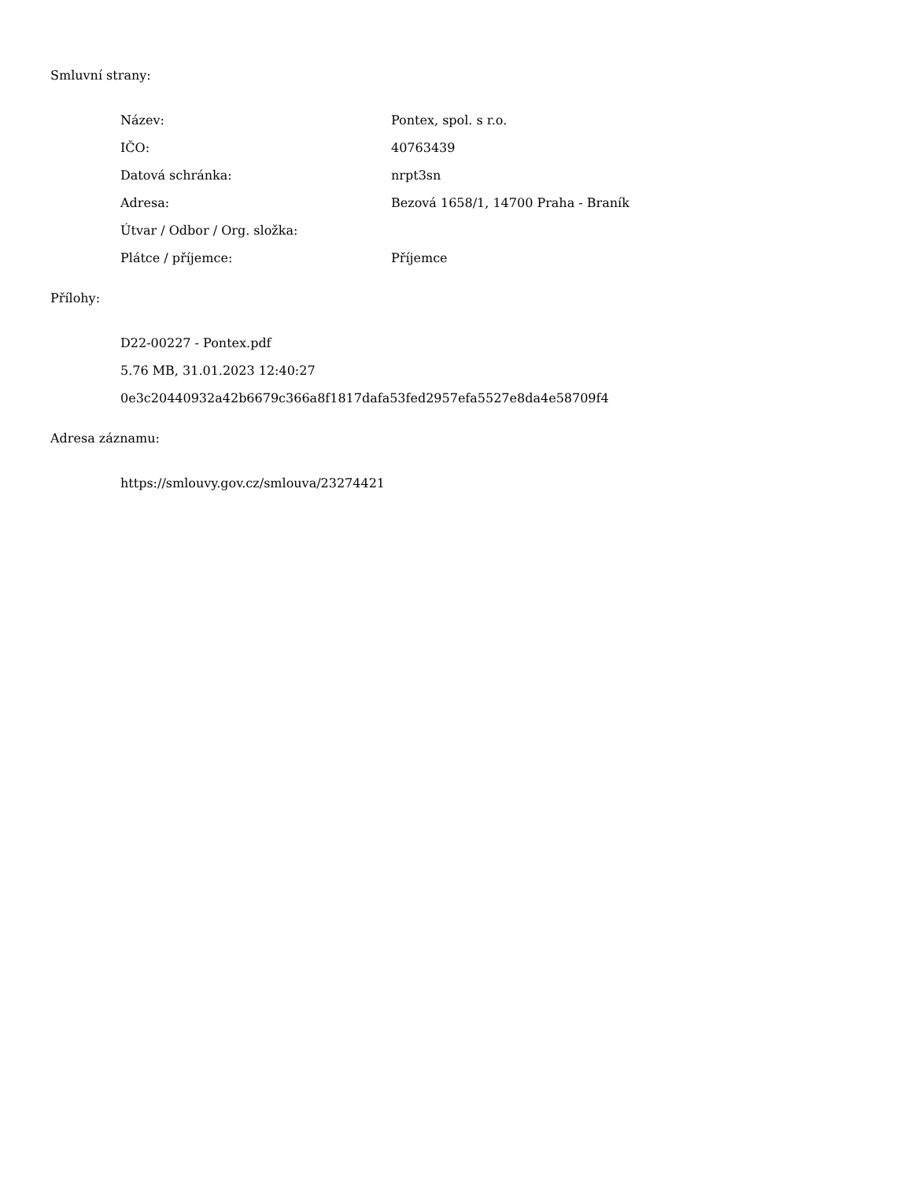Smluvní strany:
| Název: | Pontex, spol. s r.o. |
| IČO: | 40763439 |
| Datová schránka: | nrpt3sn |
| Adresa: | Bezová 1658/1, 14700 Praha - Braník |
| Útvar / Odbor / Org. složka: | |
| Plátce / příjemce: | Příjemce |
Přílohy:
D22-00227 - Pontex.pdf
5.76 MB, 31.01.2023 12:40:27
0e3c20440932a42b6679c366a8f1817dafa53fed2957efa5527e8da4e58709f4
Adresa záznamu:
https://smlouvy.gov.cz/smlouva/23274421